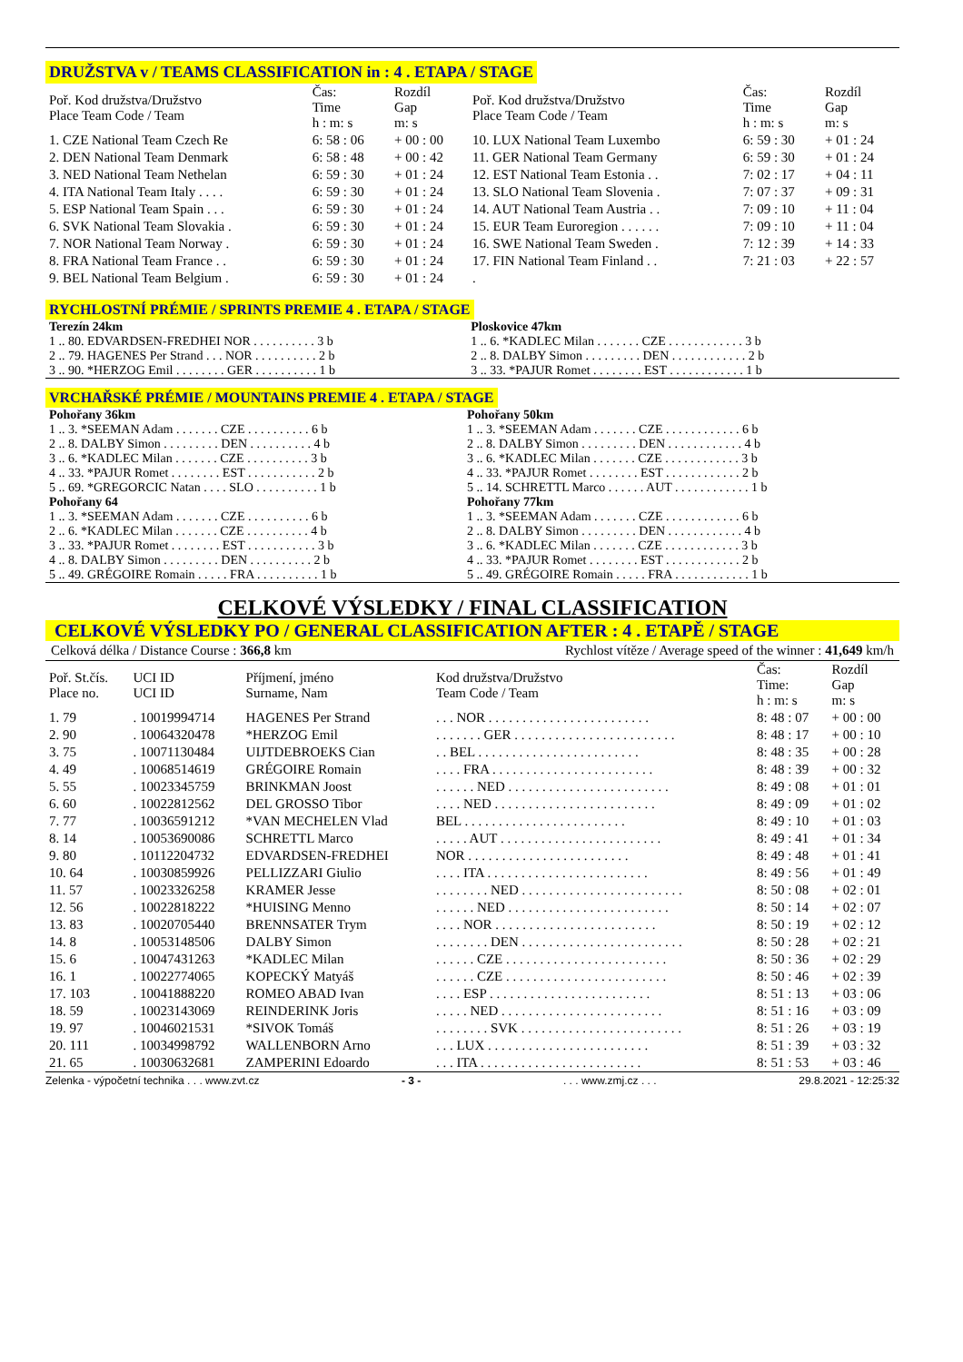DRUŽSTVA v / TEAMS CLASSIFICATION in : 4 . ETAPA / STAGE
| Poř. Kod družstva/Družstvo Place Team Code / Team | Čas: Time h : m: s | Rozdíl Gap m: s | Poř. Kod družstva/Družstvo Place Team Code / Team | Čas: Time h : m: s | Rozdíl Gap m: s |
| --- | --- | --- | --- | --- | --- |
| 1. CZE National Team Czech Re | 6: 58 : 06 | + 00 : 00 | 10. LUX National Team Luxembo | 6: 59 : 30 | + 01 : 24 |
| 2. DEN National Team Denmark | 6: 58 : 48 | + 00 : 42 | 11. GER National Team Germany | 6: 59 : 30 | + 01 : 24 |
| 3. NED National Team Nethelan | 6: 59 : 30 | + 01 : 24 | 12. EST National Team Estonia . . | 7: 02 : 17 | + 04 : 11 |
| 4. ITA National Team Italy . . . . | 6: 59 : 30 | + 01 : 24 | 13. SLO National Team Slovenia . | 7: 07 : 37 | + 09 : 31 |
| 5. ESP National Team Spain . . . | 6: 59 : 30 | + 01 : 24 | 14. AUT National Team Austria . . | 7: 09 : 10 | + 11 : 04 |
| 6. SVK National Team Slovakia . | 6: 59 : 30 | + 01 : 24 | 15. EUR Team Euroregion . . . . . . | 7: 09 : 10 | + 11 : 04 |
| 7. NOR National Team Norway . | 6: 59 : 30 | + 01 : 24 | 16. SWE National Team Sweden . | 7: 12 : 39 | + 14 : 33 |
| 8. FRA National Team France . . | 6: 59 : 30 | + 01 : 24 | 17. FIN National Team Finland . . | 7: 21 : 03 | + 22 : 57 |
| 9. BEL National Team Belgium . | 6: 59 : 30 | + 01 : 24 | . | | |
RYCHLOSTNÍ PRÉMIE / SPRINTS PREMIE 4 . ETAPA / STAGE
| Terezín 24km | Ploskovice 47km |
| 1 .. 80. EDVARDSEN-FREDHEI NOR . . . . . . . . . . 3 b | 1 .. 6. *KADLEC Milan . . . . . . . CZE . . . . . . . . . . . . 3 b |
| 2 .. 79. HAGENES Per Strand . . . NOR . . . . . . . . . . 2 b | 2 .. 8. DALBY Simon . . . . . . . . . DEN . . . . . . . . . . . . 2 b |
| 3 .. 90. *HERZOG Emil . . . . . . . . GER . . . . . . . . . . 1 b | 3 .. 33. *PAJUR Romet . . . . . . . . EST . . . . . . . . . . . . 1 b |
VRCHAŘSKÉ PRÉMIE / MOUNTAINS PREMIE 4 . ETAPA / STAGE
| Pohořany 36km | Pohořany 50km |
| 1 .. 3. *SEEMAN Adam . . . . . . . CZE . . . . . . . . . . 6 b | 1 .. 3. *SEEMAN Adam . . . . . . . CZE . . . . . . . . . . . . 6 b |
| 2 .. 8. DALBY Simon . . . . . . . . . DEN . . . . . . . . . . 4 b | 2 .. 8. DALBY Simon . . . . . . . . . DEN . . . . . . . . . . . . 4 b |
| 3 .. 6. *KADLEC Milan . . . . . . . CZE . . . . . . . . . . 3 b | 3 .. 6. *KADLEC Milan . . . . . . . CZE . . . . . . . . . . . . 3 b |
| 4 .. 33. *PAJUR Romet . . . . . . . . EST . . . . . . . . . . . 2 b | 4 .. 33. *PAJUR Romet . . . . . . . . EST . . . . . . . . . . . . 2 b |
| 5 .. 69. *GREGORCIC Natan . . . . SLO . . . . . . . . . . 1 b | 5 .. 14. SCHRETTL Marco . . . . . . AUT . . . . . . . . . . . . 1 b |
| Pohořany 64 | Pohořany 77km |
| 1 .. 3. *SEEMAN Adam . . . . . . . CZE . . . . . . . . . . 6 b | 1 .. 3. *SEEMAN Adam . . . . . . . CZE . . . . . . . . . . . . 6 b |
| 2 .. 6. *KADLEC Milan . . . . . . . CZE . . . . . . . . . . 4 b | 2 .. 8. DALBY Simon . . . . . . . . . DEN . . . . . . . . . . . . 4 b |
| 3 .. 33. *PAJUR Romet . . . . . . . . EST . . . . . . . . . . . 3 b | 3 .. 6. *KADLEC Milan . . . . . . . CZE . . . . . . . . . . . . 3 b |
| 4 .. 8. DALBY Simon . . . . . . . . . DEN . . . . . . . . . . 2 b | 4 .. 33. *PAJUR Romet . . . . . . . . EST . . . . . . . . . . . . 2 b |
| 5 .. 49. GRÉGOIRE Romain . . . . . FRA . . . . . . . . . . 1 b | 5 .. 49. GRÉGOIRE Romain . . . . . FRA . . . . . . . . . . . . 1 b |
CELKOVÉ VÝSLEDKY / FINAL CLASSIFICATION
CELKOVÉ VÝSLEDKY PO / GENERAL CLASSIFICATION AFTER : 4 . ETAPĚ / STAGE
Celková délka / Distance Course : 366,8 km Rychlost vítěze / Average speed of the winner : 41,649 km/h
| Poř. St.čís. Place no. | UCI ID UCI ID | Příjmení, jméno Surname, Nam | Kod družstva/Družstvo Team Code / Team | Čas: Time: h : m: s | Rozdíl Gap m: s |
| --- | --- | --- | --- | --- | --- |
| 1. 79 | . 10019994714 | HAGENES Per Strand | . . . NOR . . . . . . . . . . . . . . . . . . . . . . . . | 8: 48 : 07 | + 00 : 00 |
| 2. 90 | . 10064320478 | *HERZOG Emil | . . . . . . . GER . . . . . . . . . . . . . . . . . . . . . . . . | 8: 48 : 17 | + 00 : 10 |
| 3. 75 | . 10071130484 | UIJTDEBROEKS Cian | . . BEL . . . . . . . . . . . . . . . . . . . . . . . . | 8: 48 : 35 | + 00 : 28 |
| 4. 49 | . 10068514619 | GRÉGOIRE Romain | . . . . FRA . . . . . . . . . . . . . . . . . . . . . . . . | 8: 48 : 39 | + 00 : 32 |
| 5. 55 | . 10023345759 | BRINKMAN Joost | . . . . . . NED . . . . . . . . . . . . . . . . . . . . . . . . | 8: 49 : 08 | + 01 : 01 |
| 6. 60 | . 10022812562 | DEL GROSSO Tibor | . . . . NED . . . . . . . . . . . . . . . . . . . . . . . . | 8: 49 : 09 | + 01 : 02 |
| 7. 77 | . 10036591212 | *VAN MECHELEN Vlad | BEL . . . . . . . . . . . . . . . . . . . . . . . . | 8: 49 : 10 | + 01 : 03 |
| 8. 14 | . 10053690086 | SCHRETTL Marco | . . . . . AUT . . . . . . . . . . . . . . . . . . . . . . . . | 8: 49 : 41 | + 01 : 34 |
| 9. 80 | . 10112204732 | EDVARDSEN-FREDHEI | NOR . . . . . . . . . . . . . . . . . . . . . . . . | 8: 49 : 48 | + 01 : 41 |
| 10. 64 | . 10030859926 | PELLIZZARI Giulio | . . . . ITA . . . . . . . . . . . . . . . . . . . . . . . . | 8: 49 : 56 | + 01 : 49 |
| 11. 57 | . 10023326258 | KRAMER Jesse | . . . . . . . . NED . . . . . . . . . . . . . . . . . . . . . . . . | 8: 50 : 08 | + 02 : 01 |
| 12. 56 | . 10022818222 | *HUISING Menno | . . . . . . NED . . . . . . . . . . . . . . . . . . . . . . . . | 8: 50 : 14 | + 02 : 07 |
| 13. 83 | . 10020705440 | BRENNSATER Trym | . . . . NOR . . . . . . . . . . . . . . . . . . . . . . . . | 8: 50 : 19 | + 02 : 12 |
| 14. 8 | . 10053148506 | DALBY Simon | . . . . . . . . DEN . . . . . . . . . . . . . . . . . . . . . . . . | 8: 50 : 28 | + 02 : 21 |
| 15. 6 | . 10047431263 | *KADLEC Milan | . . . . . . CZE . . . . . . . . . . . . . . . . . . . . . . . . | 8: 50 : 36 | + 02 : 29 |
| 16. 1 | . 10022774065 | KOPECKÝ Matyáš | . . . . . . CZE . . . . . . . . . . . . . . . . . . . . . . . . | 8: 50 : 46 | + 02 : 39 |
| 17. 103 | . 10041888220 | ROMEO ABAD Ivan | . . . . ESP . . . . . . . . . . . . . . . . . . . . . . . . | 8: 51 : 13 | + 03 : 06 |
| 18. 59 | . 10023143069 | REINDERINK Joris | . . . . . NED . . . . . . . . . . . . . . . . . . . . . . . . | 8: 51 : 16 | + 03 : 09 |
| 19. 97 | . 10046021531 | *SIVOK Tomáš | . . . . . . . . SVK . . . . . . . . . . . . . . . . . . . . . . . . | 8: 51 : 26 | + 03 : 19 |
| 20. 111 | . 10034998792 | WALLENBORN Arno | . . . LUX . . . . . . . . . . . . . . . . . . . . . . . . | 8: 51 : 39 | + 03 : 32 |
| 21. 65 | . 10030632681 | ZAMPERINI Edoardo | . . . ITA . . . . . . . . . . . . . . . . . . . . . . . . | 8: 51 : 53 | + 03 : 46 |
Zelenka - výpočetní technika . . . www.zvt.cz - 3 -. . . www.zmj.cz . . . 29.8.2021 - 12:25:32